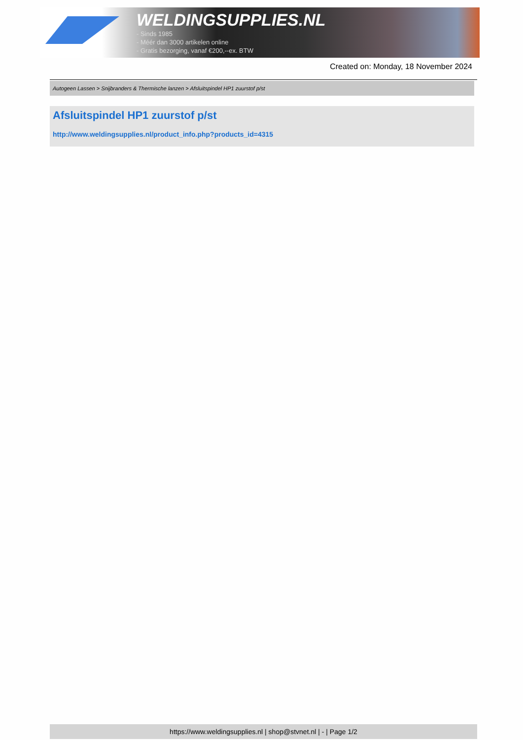WELDINGSUPPLIES.NL
- Sinds 1985
- Méér dan 3000 artikelen online
- Gratis bezorging, vanaf €200,--ex. BTW
Created on: Monday, 18 November 2024
Autogeen Lassen > Snijbranders & Thermische lanzen > Afsluitspindel HP1 zuurstof p/st
Afsluitspindel HP1 zuurstof p/st
http://www.weldingsupplies.nl/product_info.php?products_id=4315
https://www.weldingsupplies.nl | shop@stvnet.nl | - | Page 1/2